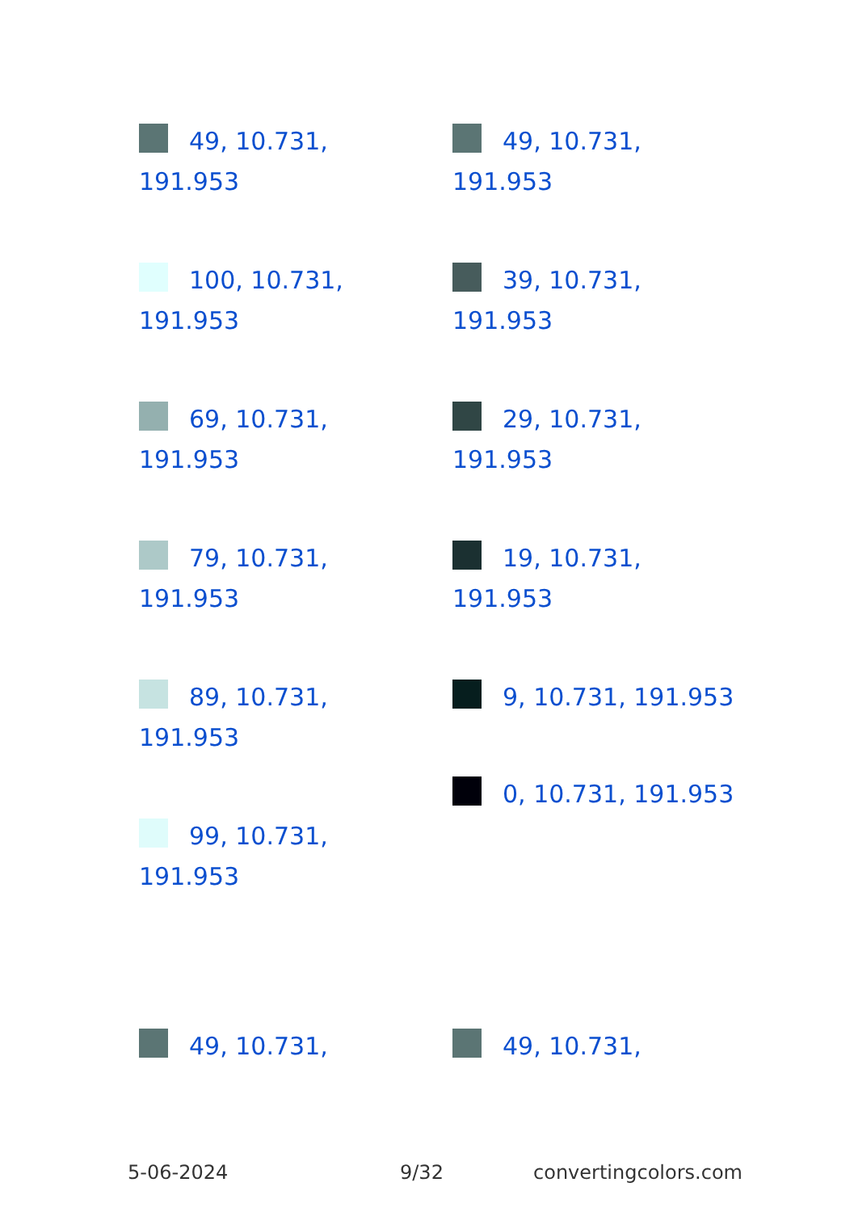49, 10.731, 191.953
100, 10.731, 191.953
69, 10.731, 191.953
79, 10.731, 191.953
89, 10.731, 191.953
99, 10.731, 191.953
49, 10.731, 191.953
39, 10.731, 191.953
29, 10.731, 191.953
19, 10.731, 191.953
9, 10.731, 191.953
0, 10.731, 191.953
49, 10.731, 49, 10.731,
5-06-2024 9/32 convertingcolors.com